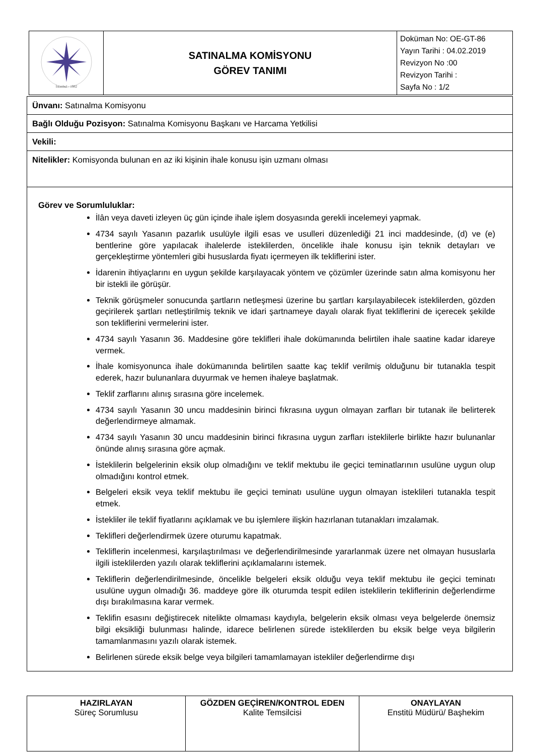| İstanbul - 1982 | SATINALMA KOMİSYONU GÖREV TANIMI | Doküman No: OE-GT-86 Yayın Tarihi : 04.02.2019 Revizyon No :00 Revizyon Tarihi : Sayfa No : 1/2 |
| Ünvanı: Satınalma Komisyonu |
| Bağlı Olduğu Pozisyon: Satınalma Komisyonu Başkanı ve Harcama Yetkilisi |
| Vekili: |
| Nitelikler: Komisyonda bulunan en az iki kişinin ihale konusu işin uzmanı olması |
| Görev ve Sorumluluklar: İlân veya daveti izleyen üç gün içinde ihale işlem dosyasında gerekli incelemeyi yapmak. 4734 sayılı Yasanın pazarlık usulüyle ilgili esas ve usulleri düzenlediği 21 inci maddesinde, (d) ve (e) bentlerine göre yapılacak ihalelerde isteklilerden, öncelikle ihale konusu işin teknik detayları ve gerçekleştirme yöntemleri gibi hususlarda fiyatı içermeyen ilk tekliflerini ister. İdarenin ihtiyaçlarını en uygun şekilde karşılayacak yöntem ve çözümler üzerinde satın alma komisyonu her bir istekli ile görüşür. Teknik görüşmeler sonucunda şartların netleşmesi üzerine bu şartları karşılayabilecek isteklilerden, gözden geçirilerek şartları netleştirilmiş teknik ve idari şartnameye dayalı olarak fiyat tekliflerini de içerecek şekilde son tekliflerini vermelerini ister. 4734 sayılı Yasanın 36. Maddesine göre teklifleri ihale dokümanında belirtilen ihale saatine kadar idareye vermek. İhale komisyonunca ihale dokümanında belirtilen saatte kaç teklif verilmiş olduğunu bir tutanakla tespit ederek, hazır bulunanlara duyurmak ve hemen ihaleye başlatmak. Teklif zarflarını alınış sırasına göre incelemek. 4734 sayılı Yasanın 30 uncu maddesinin birinci fıkrasına uygun olmayan zarfları bir tutanak ile belirterek değerlendirmeye almamak. 4734 sayılı Yasanın 30 uncu maddesinin birinci fıkrasına uygun zarfları isteklilerle birlikte hazır bulunanlar önünde alınış sırasına göre açmak. İsteklilerin belgelerinin eksik olup olmadığını ve teklif mektubu ile geçici teminatlarının usulüne uygun olup olmadığını kontrol etmek. Belgeleri eksik veya teklif mektubu ile geçici teminatı usulüne uygun olmayan isteklileri tutanakla tespit etmek. İstekliler ile teklif fiyatlarını açıklamak ve bu işlemlere ilişkin hazırlanan tutanakları imzalamak. Teklifleri değerlendirmek üzere oturumu kapatmak. Tekliflerin incelenmesi, karşılaştırılması ve değerlendirilmesinde yararlanmak üzere net olmayan hususlarla ilgili isteklilerden yazılı olarak tekliflerini açıklamalarını istemek. Tekliflerin değerlendirilmesinde, öncelikle belgeleri eksik olduğu veya teklif mektubu ile geçici teminatı usulüne uygun olmadığı 36. maddeye göre ilk oturumda tespit edilen isteklilerin tekliflerinin değerlendirme dışı bırakılmasına karar vermek. Teklifin esasını değiştirecek nitelikte olmaması kaydıyla, belgelerin eksik olması veya belgelerde önemsiz bilgi eksikliği bulunması halinde, idarece belirlenen sürede isteklilerden bu eksik belge veya bilgilerin tamamlanmasını yazılı olarak istemek. Belirlenen sürede eksik belge veya bilgileri tamamlamayan istekliler değerlendirme dışı |
| HAZIRLAYAN Süreç Sorumlusu | GÖZDEN GEÇİREN/KONTROL EDEN Kalite Temsilcisi | ONAYLAYAN Enstitü Müdürü/ Başhekim |